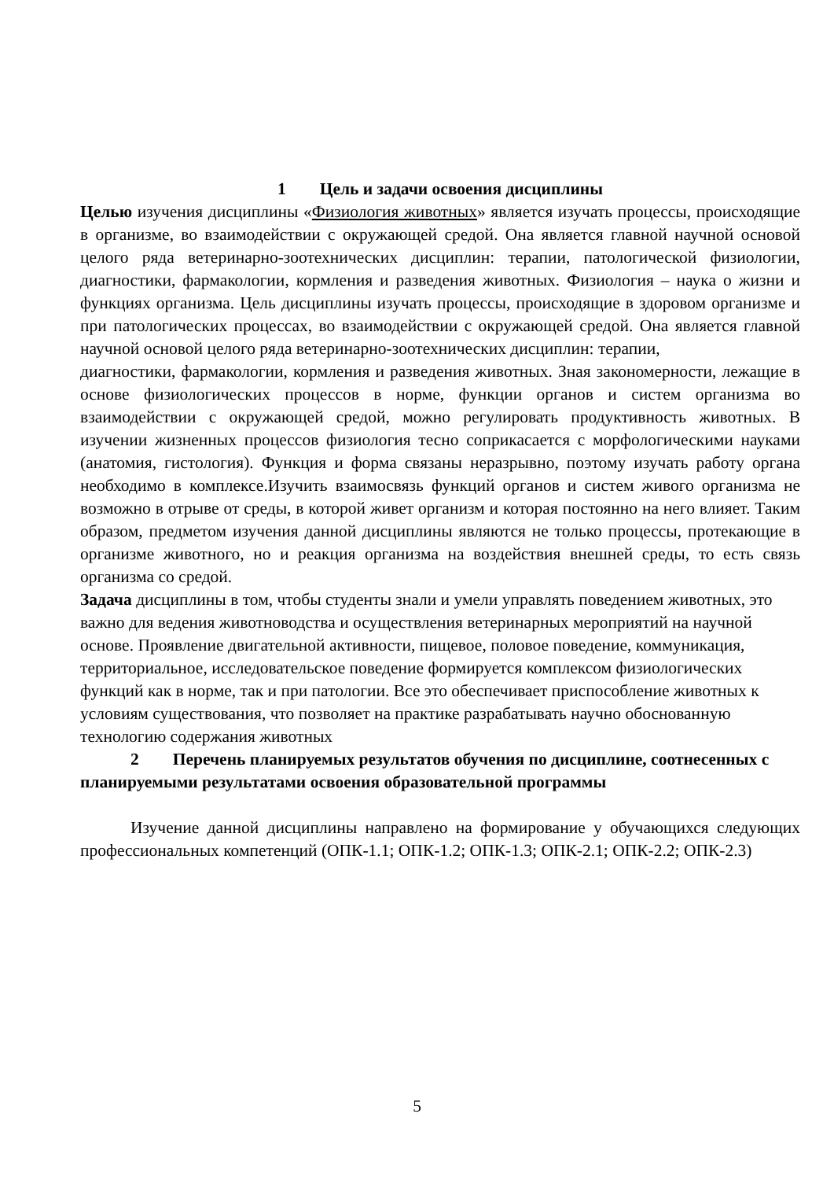1 Цель и задачи освоения дисциплины
Целью изучения дисциплины «Физиология животных» является изучать процессы, происходящие в организме, во взаимодействии с окружающей средой. Она является главной научной основой целого ряда ветеринарно-зоотехнических дисциплин: терапии, патологической физиологии, диагностики, фармакологии, кормления и разведения животных. Физиология – наука о жизни и функциях организма. Цель дисциплины изучать процессы, происходящие в здоровом организме и при патологических процессах, во взаимодействии с окружающей средой. Она является главной научной основой целого ряда ветеринарно-зоотехнических дисциплин: терапии,
диагностики, фармакологии, кормления и разведения животных. Зная закономерности, лежащие в основе физиологических процессов в норме, функции органов и систем организма во взаимодействии с окружающей средой, можно регулировать продуктивность животных. В изучении жизненных процессов физиология тесно соприкасается с морфологическими науками (анатомия, гистология). Функция и форма связаны неразрывно, поэтому изучать работу органа необходимо в комплексе.Изучить взаимосвязь функций органов и систем живого организма не возможно в отрыве от среды, в которой живет организм и которая постоянно на него влияет. Таким образом, предметом изучения данной дисциплины являются не только процессы, протекающие в организме животного, но и реакция организма на воздействия внешней среды, то есть связь организма со средой.
Задача дисциплины в том, чтобы студенты знали и умели управлять поведением животных, это важно для ведения животноводства и осуществления ветеринарных мероприятий на научной основе. Проявление двигательной активности, пищевое, половое поведение, коммуникация, территориальное, исследовательское поведение формируется комплексом физиологических функций как в норме, так и при патологии. Все это обеспечивает приспособление животных к условиям существования, что позволяет на практике разрабатывать научно обоснованную технологию содержания животных
2 Перечень планируемых результатов обучения по дисциплине, соотнесенных с планируемыми результатами освоения образовательной программы
Изучение данной дисциплины направлено на формирование у обучающихся следующих профессиональных компетенций (ОПК-1.1; ОПК-1.2; ОПК-1.3; ОПК-2.1; ОПК-2.2; ОПК-2.3)
5